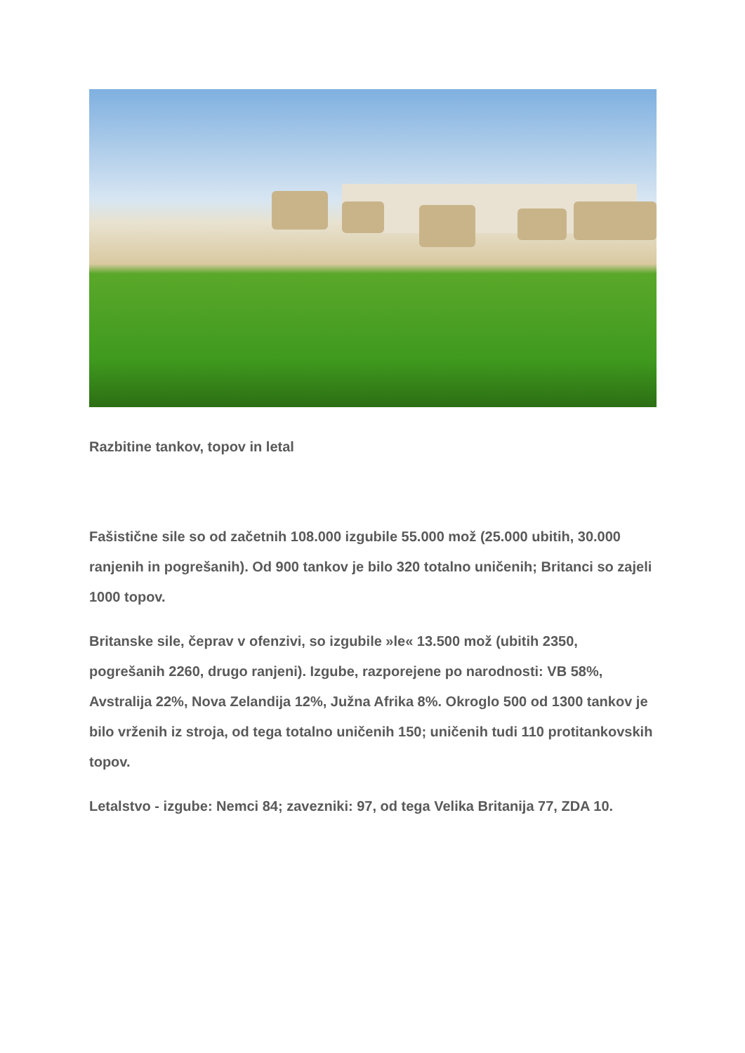Razbitine tankov, topov in letal
Fašistične sile so od začetnih 108.000 izgubile 55.000 mož (25.000 ubitih, 30.000 ranjenih in pogrešanih). Od 900 tankov je bilo 320 totalno uničenih; Britanci so zajeli 1000 topov.
Britanske sile, čeprav v ofenzivi, so izgubile »le« 13.500 mož (ubitih 2350, pogrešanih 2260, drugo ranjeni). Izgube, razporejene po narodnosti: VB 58%, Avstralija 22%, Nova Zelandija 12%, Južna Afrika 8%. Okroglo 500 od 1300 tankov je bilo vrženih iz stroja, od tega totalno uničenih 150; uničenih tudi 110 protitankovskih topov.
Letalstvo - izgube: Nemci 84; zavezniki: 97, od tega Velika Britanija 77, ZDA 10.